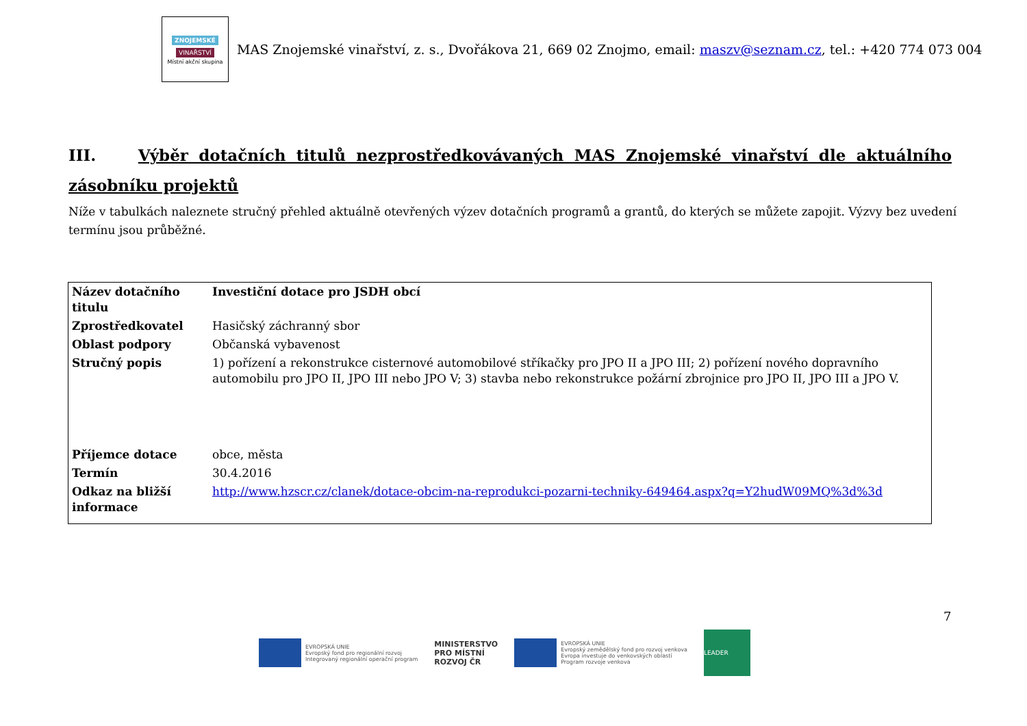ZNOJEMSKÉ
VINAŘSTVÍ
Místní akční skupina
MAS Znojemské vinařství, z. s., Dvořákova 21, 669 02 Znojmo, email: maszv@seznam.cz, tel.: +420 774 073 004
III. Výběr dotačních titulů nezprostředkovávaných MAS Znojemské vinařství dle aktuálního zásobníku projektů
Níže v tabulkách naleznete stručný přehled aktuálně otevřených výzev dotačních programů a grantů, do kterých se můžete zapojit. Výzvy bez uvedení termínu jsou průběžné.
| Název dotačního titulu | Investiční dotace pro JSDH obcí |
| Zprostředkovatel | Hasičský záchranný sbor |
| Oblast podpory | Občanská vybavenost |
| Stručný popis | 1) pořízení a rekonstrukce cisternové automobilové stříkačky pro JPO II a JPO III; 2) pořízení nového dopravního automobilu pro JPO II, JPO III nebo JPO V; 3) stavba nebo rekonstrukce požární zbrojnice pro JPO II, JPO III a JPO V. |
| Příjemce dotace | obce, města |
| Termín | 30.4.2016 |
| Odkaz na bližší informace | http://www.hzscr.cz/clanek/dotace-obcim-na-reprodukci-pozarni-techniky-649464.aspx?q=Y2hudW09MQ%3d%3d |
7
EVROPSKÁ UNIE
Evropský fond pro regionální rozvoj
Integrovaný regionální operační program
MINISTERSTVO
PRO MÍSTNÍ
ROZVOJ ČR
EVROPSKÁ UNIE
Evropský zemědělský fond pro rozvoj venkova
Evropa investuje do venkovských oblastí
Program rozvoje venkova
LEADER